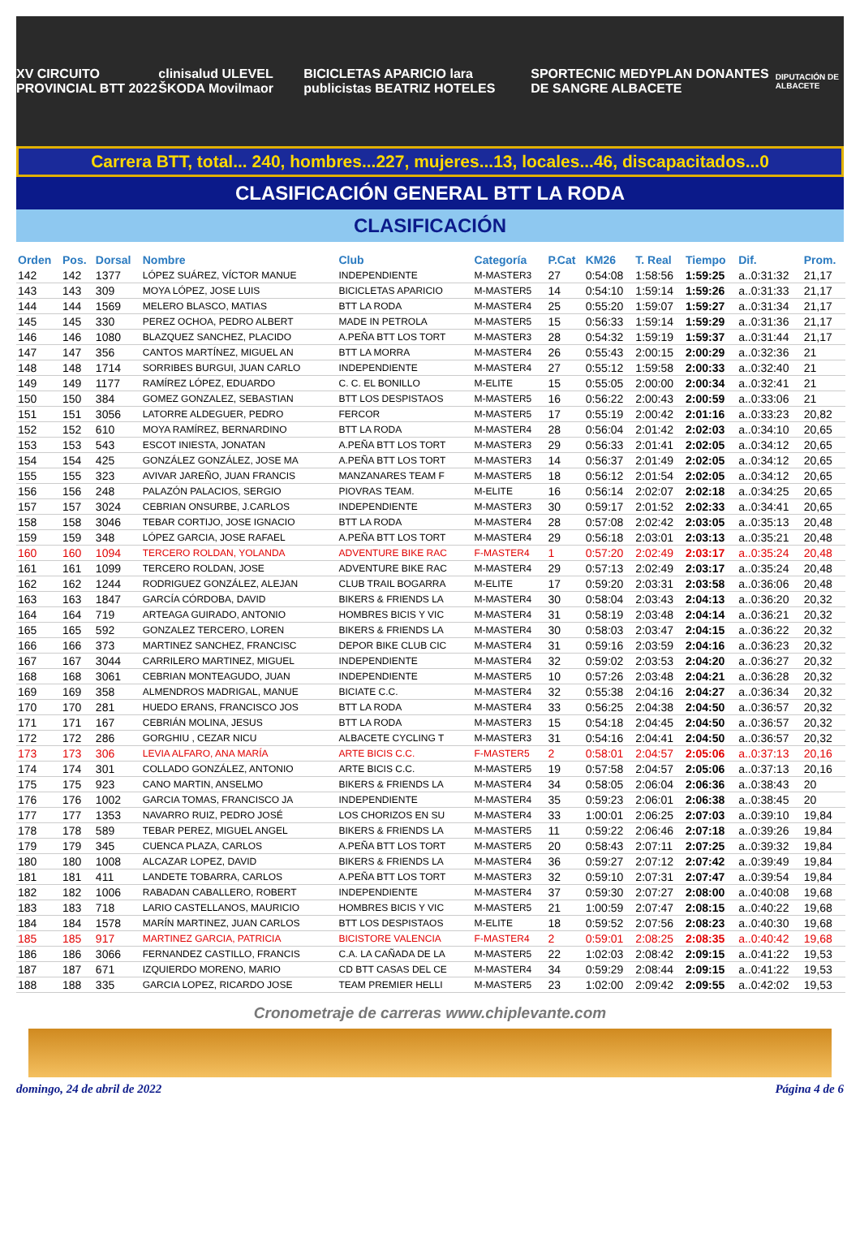XV CIRCUITO PROVINCIAL BTT 2022 clinisalud ULEVEL ŠKODA Movilmaor BICICLETAS APARICIO lara publicistas BEATRIZ HOTELES SPORTECNIC MEDYPLAN DONANTES DE SANGRE ALBACETE DIPUTACIÓN DE ALBACETE
Carrera BTT, total... 240, hombres...227, mujeres...13, locales...46, discapacitados...0
CLASIFICACIÓN GENERAL BTT LA RODA
CLASIFICACIÓN
| Orden | Pos. | Dorsal | Nombre | Club | Categoría | P.Cat | KM26 | T. Real | Tiempo | Dif. | Prom. |
| --- | --- | --- | --- | --- | --- | --- | --- | --- | --- | --- | --- |
| 142 | 142 | 1377 | LÓPEZ SUÁREZ, VÍCTOR MANUE | INDEPENDIENTE | M-MASTER3 | 27 | 0:54:08 | 1:58:56 | 1:59:25 | a..0:31:32 | 21,17 |
| 143 | 143 | 309 | MOYA LÓPEZ, JOSE LUIS | BICICLETAS APARICIO | M-MASTER5 | 14 | 0:54:10 | 1:59:14 | 1:59:26 | a..0:31:33 | 21,17 |
| 144 | 144 | 1569 | MELERO BLASCO, MATIAS | BTT LA RODA | M-MASTER4 | 25 | 0:55:20 | 1:59:07 | 1:59:27 | a..0:31:34 | 21,17 |
| 145 | 145 | 330 | PEREZ OCHOA, PEDRO ALBERT | MADE IN PETROLA | M-MASTER5 | 15 | 0:56:33 | 1:59:14 | 1:59:29 | a..0:31:36 | 21,17 |
| 146 | 146 | 1080 | BLAZQUEZ SANCHEZ, PLACIDO | A.PEÑA BTT LOS TORT | M-MASTER3 | 28 | 0:54:32 | 1:59:19 | 1:59:37 | a..0:31:44 | 21,17 |
| 147 | 147 | 356 | CANTOS MARTÍNEZ, MIGUEL AN | BTT LA MORRA | M-MASTER4 | 26 | 0:55:43 | 2:00:15 | 2:00:29 | a..0:32:36 | 21 |
| 148 | 148 | 1714 | SORRIBES BURGUI, JUAN CARLO | INDEPENDIENTE | M-MASTER4 | 27 | 0:55:12 | 1:59:58 | 2:00:33 | a..0:32:40 | 21 |
| 149 | 149 | 1177 | RAMÍREZ LÓPEZ, EDUARDO | C. C. EL BONILLO | M-ELITE | 15 | 0:55:05 | 2:00:00 | 2:00:34 | a..0:32:41 | 21 |
| 150 | 150 | 384 | GOMEZ GONZALEZ, SEBASTIAN | BTT LOS DESPISTAOS | M-MASTER5 | 16 | 0:56:22 | 2:00:43 | 2:00:59 | a..0:33:06 | 21 |
| 151 | 151 | 3056 | LATORRE ALDEGUER, PEDRO | FERCOR | M-MASTER5 | 17 | 0:55:19 | 2:00:42 | 2:01:16 | a..0:33:23 | 20,82 |
| 152 | 152 | 610 | MOYA RAMÍREZ, BERNARDINO | BTT LA RODA | M-MASTER4 | 28 | 0:56:04 | 2:01:42 | 2:02:03 | a..0:34:10 | 20,65 |
| 153 | 153 | 543 | ESCOT INIESTA, JONATAN | A.PEÑA BTT LOS TORT | M-MASTER3 | 29 | 0:56:33 | 2:01:41 | 2:02:05 | a..0:34:12 | 20,65 |
| 154 | 154 | 425 | GONZÁLEZ GONZÁLEZ, JOSE MA | A.PEÑA BTT LOS TORT | M-MASTER3 | 14 | 0:56:37 | 2:01:49 | 2:02:05 | a..0:34:12 | 20,65 |
| 155 | 155 | 323 | AVIVAR JAREÑO, JUAN FRANCIS | MANZANARES TEAM F | M-MASTER5 | 18 | 0:56:12 | 2:01:54 | 2:02:05 | a..0:34:12 | 20,65 |
| 156 | 156 | 248 | PALAZÓN PALACIOS, SERGIO | PIOVRAS TEAM. | M-ELITE | 16 | 0:56:14 | 2:02:07 | 2:02:18 | a..0:34:25 | 20,65 |
| 157 | 157 | 3024 | CEBRIAN ONSURBE, J.CARLOS | INDEPENDIENTE | M-MASTER3 | 30 | 0:59:17 | 2:01:52 | 2:02:33 | a..0:34:41 | 20,65 |
| 158 | 158 | 3046 | TEBAR CORTIJO, JOSE IGNACIO | BTT LA RODA | M-MASTER4 | 28 | 0:57:08 | 2:02:42 | 2:03:05 | a..0:35:13 | 20,48 |
| 159 | 159 | 348 | LÓPEZ GARCIA, JOSE RAFAEL | A.PEÑA BTT LOS TORT | M-MASTER4 | 29 | 0:56:18 | 2:03:01 | 2:03:13 | a..0:35:21 | 20,48 |
| 160 | 160 | 1094 | TERCERO ROLDAN, YOLANDA | ADVENTURE BIKE RAC | F-MASTER4 | 1 | 0:57:20 | 2:02:49 | 2:03:17 | a..0:35:24 | 20,48 |
| 161 | 161 | 1099 | TERCERO ROLDAN, JOSE | ADVENTURE BIKE RAC | M-MASTER4 | 29 | 0:57:13 | 2:02:49 | 2:03:17 | a..0:35:24 | 20,48 |
| 162 | 162 | 1244 | RODRIGUEZ GONZÁLEZ, ALEJAN | CLUB TRAIL BOGARRA | M-ELITE | 17 | 0:59:20 | 2:03:31 | 2:03:58 | a..0:36:06 | 20,48 |
| 163 | 163 | 1847 | GARCÍA CÓRDOBA, DAVID | BIKERS & FRIENDS LA | M-MASTER4 | 30 | 0:58:04 | 2:03:43 | 2:04:13 | a..0:36:20 | 20,32 |
| 164 | 164 | 719 | ARTEAGA GUIRADO, ANTONIO | HOMBRES BICIS Y VIC | M-MASTER4 | 31 | 0:58:19 | 2:03:48 | 2:04:14 | a..0:36:21 | 20,32 |
| 165 | 165 | 592 | GONZALEZ TERCERO, LOREN | BIKERS & FRIENDS LA | M-MASTER4 | 30 | 0:58:03 | 2:03:47 | 2:04:15 | a..0:36:22 | 20,32 |
| 166 | 166 | 373 | MARTINEZ SANCHEZ, FRANCISC | DEPOR BIKE CLUB CIC | M-MASTER4 | 31 | 0:59:16 | 2:03:59 | 2:04:16 | a..0:36:23 | 20,32 |
| 167 | 167 | 3044 | CARRILERO MARTINEZ, MIGUEL | INDEPENDIENTE | M-MASTER4 | 32 | 0:59:02 | 2:03:53 | 2:04:20 | a..0:36:27 | 20,32 |
| 168 | 168 | 3061 | CEBRIAN MONTEAGUDO, JUAN | INDEPENDIENTE | M-MASTER5 | 10 | 0:57:26 | 2:03:48 | 2:04:21 | a..0:36:28 | 20,32 |
| 169 | 169 | 358 | ALMENDROS MADRIGAL, MANUE | BICIATE C.C. | M-MASTER4 | 32 | 0:55:38 | 2:04:16 | 2:04:27 | a..0:36:34 | 20,32 |
| 170 | 170 | 281 | HUEDO ERANS, FRANCISCO JOS | BTT LA RODA | M-MASTER4 | 33 | 0:56:25 | 2:04:38 | 2:04:50 | a..0:36:57 | 20,32 |
| 171 | 171 | 167 | CEBRIÁN MOLINA, JESUS | BTT LA RODA | M-MASTER3 | 15 | 0:54:18 | 2:04:45 | 2:04:50 | a..0:36:57 | 20,32 |
| 172 | 172 | 286 | GORGHIU , CEZAR NICU | ALBACETE CYCLING T | M-MASTER3 | 31 | 0:54:16 | 2:04:41 | 2:04:50 | a..0:36:57 | 20,32 |
| 173 | 173 | 306 | LEVIA ALFARO, ANA MARÍA | ARTE BICIS C.C. | F-MASTER5 | 2 | 0:58:01 | 2:04:57 | 2:05:06 | a..0:37:13 | 20,16 |
| 174 | 174 | 301 | COLLADO GONZÁLEZ, ANTONIO | ARTE BICIS C.C. | M-MASTER5 | 19 | 0:57:58 | 2:04:57 | 2:05:06 | a..0:37:13 | 20,16 |
| 175 | 175 | 923 | CANO MARTIN, ANSELMO | BIKERS & FRIENDS LA | M-MASTER4 | 34 | 0:58:05 | 2:06:04 | 2:06:36 | a..0:38:43 | 20 |
| 176 | 176 | 1002 | GARCIA TOMAS, FRANCISCO JA | INDEPENDIENTE | M-MASTER4 | 35 | 0:59:23 | 2:06:01 | 2:06:38 | a..0:38:45 | 20 |
| 177 | 177 | 1353 | NAVARRO RUIZ, PEDRO JOSÉ | LOS CHORIZOS EN SU | M-MASTER4 | 33 | 1:00:01 | 2:06:25 | 2:07:03 | a..0:39:10 | 19,84 |
| 178 | 178 | 589 | TEBAR PEREZ, MIGUEL ANGEL | BIKERS & FRIENDS LA | M-MASTER5 | 11 | 0:59:22 | 2:06:46 | 2:07:18 | a..0:39:26 | 19,84 |
| 179 | 179 | 345 | CUENCA PLAZA, CARLOS | A.PEÑA BTT LOS TORT | M-MASTER5 | 20 | 0:58:43 | 2:07:11 | 2:07:25 | a..0:39:32 | 19,84 |
| 180 | 180 | 1008 | ALCAZAR LOPEZ, DAVID | BIKERS & FRIENDS LA | M-MASTER4 | 36 | 0:59:27 | 2:07:12 | 2:07:42 | a..0:39:49 | 19,84 |
| 181 | 181 | 411 | LANDETE TOBARRA, CARLOS | A.PEÑA BTT LOS TORT | M-MASTER3 | 32 | 0:59:10 | 2:07:31 | 2:07:47 | a..0:39:54 | 19,84 |
| 182 | 182 | 1006 | RABADAN CABALLERO, ROBERT | INDEPENDIENTE | M-MASTER4 | 37 | 0:59:30 | 2:07:27 | 2:08:00 | a..0:40:08 | 19,68 |
| 183 | 183 | 718 | LARIO CASTELLANOS, MAURICIO | HOMBRES BICIS Y VIC | M-MASTER5 | 21 | 1:00:59 | 2:07:47 | 2:08:15 | a..0:40:22 | 19,68 |
| 184 | 184 | 1578 | MARÍN MARTINEZ, JUAN CARLOS | BTT LOS DESPISTAOS | M-ELITE | 18 | 0:59:52 | 2:07:56 | 2:08:23 | a..0:40:30 | 19,68 |
| 185 | 185 | 917 | MARTINEZ GARCIA, PATRICIA | BICISTORE VALENCIA | F-MASTER4 | 2 | 0:59:01 | 2:08:25 | 2:08:35 | a..0:40:42 | 19,68 |
| 186 | 186 | 3066 | FERNANDEZ CASTILLO, FRANCIS | C.A. LA CAÑADA DE LA | M-MASTER5 | 22 | 1:02:03 | 2:08:42 | 2:09:15 | a..0:41:22 | 19,53 |
| 187 | 187 | 671 | IZQUIERDO MORENO, MARIO | CD BTT CASAS DEL CE | M-MASTER4 | 34 | 0:59:29 | 2:08:44 | 2:09:15 | a..0:41:22 | 19,53 |
| 188 | 188 | 335 | GARCIA LOPEZ, RICARDO JOSE | TEAM PREMIER HELLI | M-MASTER5 | 23 | 1:02:00 | 2:09:42 | 2:09:55 | a..0:42:02 | 19,53 |
Cronometraje de carreras www.chiplevante.com
domingo, 24 de abril de 2022 Página 4 de 6